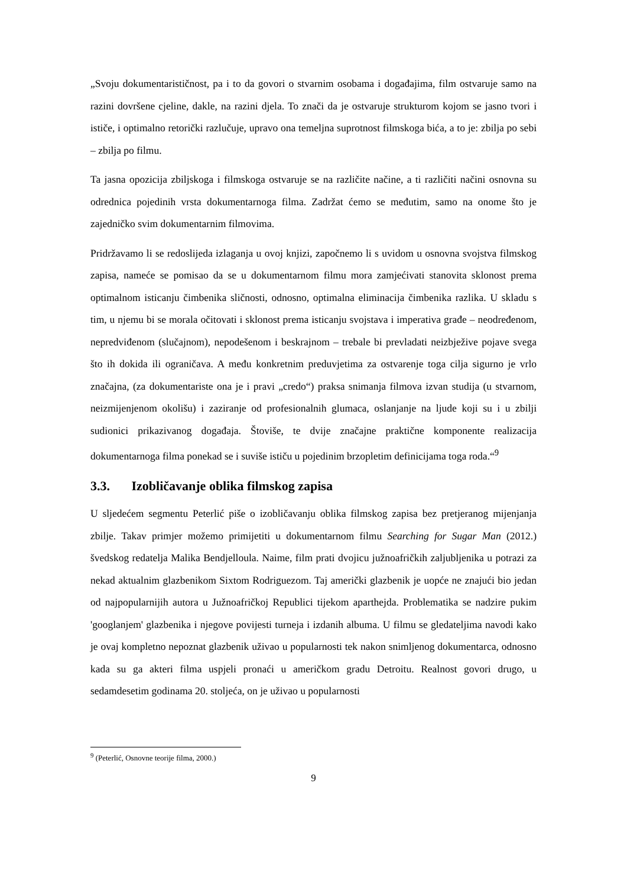„Svoju dokumentarističnost, pa i to da govori o stvarnim osobama i događajima, film ostvaruje samo na razini dovršene cjeline, dakle, na razini djela. To znači da je ostvaruje strukturom kojom se jasno tvori i ističe, i optimalno retorički razlučuje, upravo ona temeljna suprotnost filmskoga bića, a to je: zbilja po sebi – zbilja po filmu.
Ta jasna opozicija zbiljskoga i filmskoga ostvaruje se na različite načine, a ti različiti načini osnovna su odrednica pojedinih vrsta dokumentarnoga filma. Zadržat ćemo se međutim, samo na onome što je zajedničko svim dokumentarnim filmovima.
Pridržavamo li se redoslijeda izlaganja u ovoj knjizi, započnemo li s uvidom u osnovna svojstva filmskog zapisa, nameće se pomisao da se u dokumentarnom filmu mora zamjećivati stanovita sklonost prema optimalnom isticanju čimbenika sličnosti, odnosno, optimalna eliminacija čimbenika razlika. U skladu s tim, u njemu bi se morala očitovati i sklonost prema isticanju svojstava i imperativa građe – neodređenom, nepredviđenom (slučajnom), nepodešenom i beskrajnom – trebale bi prevladati neizbježive pojave svega što ih dokida ili ograničava. A među konkretnim preduvjetima za ostvarenje toga cilja sigurno je vrlo značajna, (za dokumentariste ona je i pravi „credo“) praksa snimanja filmova izvan studija (u stvarnom, neizmijenjenom okolišu) i zaziranje od profesionalnih glumaca, oslanjanje na ljude koji su i u zbilji sudionici prikazivanog događaja. Štoviše, te dvije značajne praktične komponente realizacija dokumentarnoga filma ponekad se i suviše ističu u pojedinim brzopletim definicijama toga roda.“<sup>9</sup>
3.3. Izobličavanje oblika filmskog zapisa
U sljedećem segmentu Peterlić piše o izobličavanju oblika filmskog zapisa bez pretjeranog mijenjanja zbilje. Takav primjer možemo primijetiti u dokumentarnom filmu Searching for Sugar Man (2012.) švedskog redatelja Malika Bendjelloula. Naime, film prati dvojicu južnoafričkih zaljubljenika u potrazi za nekad aktualnim glazbenikom Sixtom Rodriguezom. Taj američki glazbenik je uopće ne znajući bio jedan od najpopularnijih autora u Južnoafričkoj Republici tijekom aparthejda. Problematika se nadzire pukim 'googlanjem' glazbenika i njegove povijesti turneja i izdanih albuma. U filmu se gledateljima navodi kako je ovaj kompletno nepoznat glazbenik uživao u popularnosti tek nakon snimljenog dokumentarca, odnosno kada su ga akteri filma uspjeli pronaći u američkom gradu Detroitu. Realnost govori drugo, u sedamdesetim godinama 20. stoljeća, on je uživao u popularnosti
<sup>9</sup> (Peterlić, Osnovne teorije filma, 2000.)
9